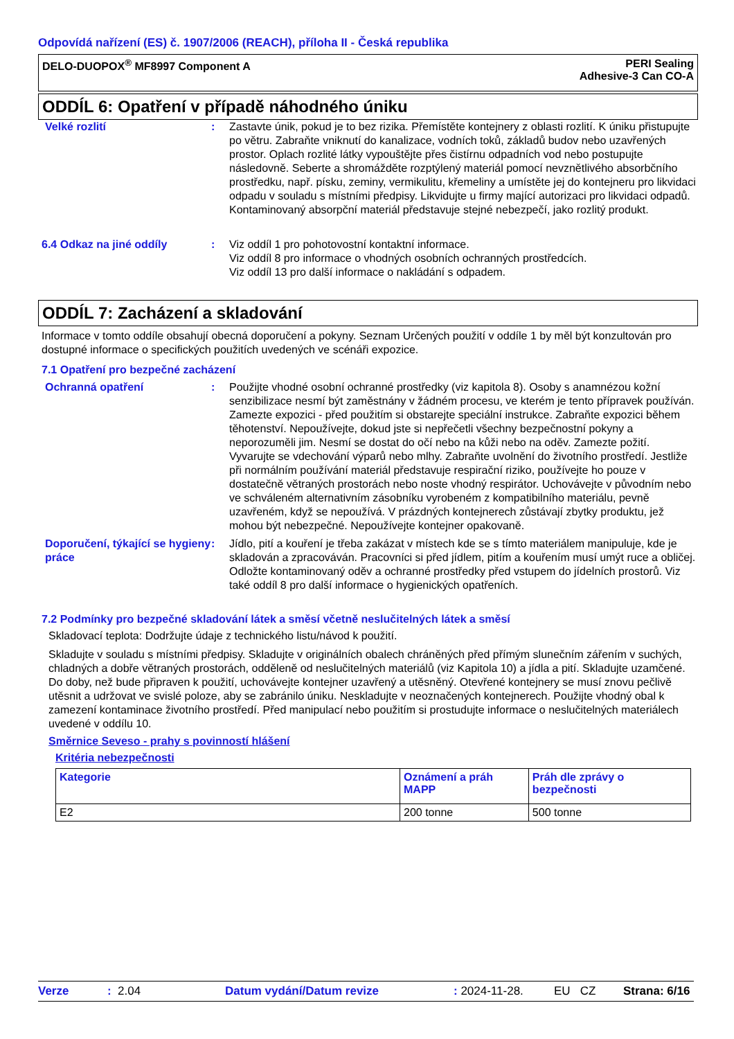Odpovídá nařízení (ES) č. 1907/2006 (REACH), příloha II - Česká republika
DELO-DUOPOX<sup>®</sup> MF8997 Component A PERI Sealing
Adhesive-3 Can CO-A
ODDÍL 6: Opatření v případě náhodného úniku
Velké rozlití : Zastavte únik, pokud je to bez rizika. Přemístěte kontejnery z oblasti rozlití. K úniku přistupujte po větru. Zabraňte vniknutí do kanalizace, vodních toků, základů budov nebo uzavřených prostor. Oplach rozlité látky vypouštějte přes čistírnu odpadních vod nebo postupujte následovně. Seberte a shromážděte rozptýlený materiál pomocí nevznětlivého absorbčního prostředku, např. písku, zeminy, vermikulitu, křemeliny a umístěte jej do kontejneru pro likvidaci odpadu v souladu s místními předpisy. Likvidujte u firmy mající autorizaci pro likvidaci odpadů. Kontaminovaný absorpční materiál představuje stejné nebezpečí, jako rozlitý produkt.
6.4 Odkaz na jiné oddíly : Viz oddíl 1 pro pohotovostní kontaktní informace.
Viz oddíl 8 pro informace o vhodných osobních ochranných prostředcích.
Viz oddíl 13 pro další informace o nakládání s odpadem.
ODDÍL 7: Zacházení a skladování
Informace v tomto oddíle obsahují obecná doporučení a pokyny. Seznam Určených použití v oddíle 1 by měl být konzultován pro dostupné informace o specifických použitích uvedených ve scénáři expozice.
7.1 Opatření pro bezpečné zacházení
Ochranná opatření : Použijte vhodné osobní ochranné prostředky (viz kapitola 8). Osoby s anamnézou kožní senzibilizace nesmí být zaměstnány v žádném procesu, ve kterém je tento přípravek používán. Zamezte expozici - před použitím si obstarejte speciální instrukce. Zabraňte expozici během těhotenství. Nepoužívejte, dokud jste si nepřečetli všechny bezpečnostní pokyny a neporozuměli jim. Nesmí se dostat do očí nebo na kůži nebo na oděv. Zamezte požití. Vyvarujte se vdechování výparů nebo mlhy. Zabraňte uvolnění do životního prostředí. Jestliže při normálním používání materiál představuje respirační riziko, používejte ho pouze v dostatečně větraných prostorách nebo noste vhodný respirátor. Uchovávejte v původním nebo ve schváleném alternativním zásobníku vyrobeném z kompatibilního materiálu, pevně uzavřeném, když se nepoužívá. V prázdných kontejnerech zůstávají zbytky produktu, jež mohou být nebezpečné. Nepoužívejte kontejner opakovaně.
Doporučení, týkající se hygieny práce
: Jídlo, pití a kouření je třeba zakázat v místech kde se s tímto materiálem manipuluje, kde je skladován a zpracováván. Pracovníci si před jídlem, pitím a kouřením musí umýt ruce a obličej. Odložte kontaminovaný oděv a ochranné prostředky před vstupem do jídelních prostorů. Viz také oddíl 8 pro další informace o hygienických opatřeních.
7.2 Podmínky pro bezpečné skladování látek a směsí včetně neslučitelných látek a směsí
Skladovací teplota: Dodržujte údaje z technického listu/návod k použití.
Skladujte v souladu s místními předpisy. Skladujte v originálních obalech chráněných před přímým slunečním zářením v suchých, chladných a dobře větraných prostorách, odděleně od neslučitelných materiálů (viz Kapitola 10) a jídla a pití. Skladujte uzamčené. Do doby, než bude připraven k použití, uchovávejte kontejner uzavřený a utěsněný. Otevřené kontejnery se musí znovu pečlivě utěsnit a udržovat ve svislé poloze, aby se zabránilo úniku. Neskladujte v neoznačených kontejnerech. Použijte vhodný obal k zamezení kontaminace životního prostředí. Před manipulací nebo použitím si prostudujte informace o neslučitelných materiálech uvedené v oddílu 10.
Směrnice Seveso - prahy s povinností hlášení
Kritéria nebezpečnosti
| Kategorie | Oznámení a práh MAPP | Práh dle zprávy o bezpečnosti |
| E2 | 200 tonne | 500 tonne |
Verze: 2.04 Datum vydání/Datum revize: 2024-11-28. EU CZ Strana: 6/16